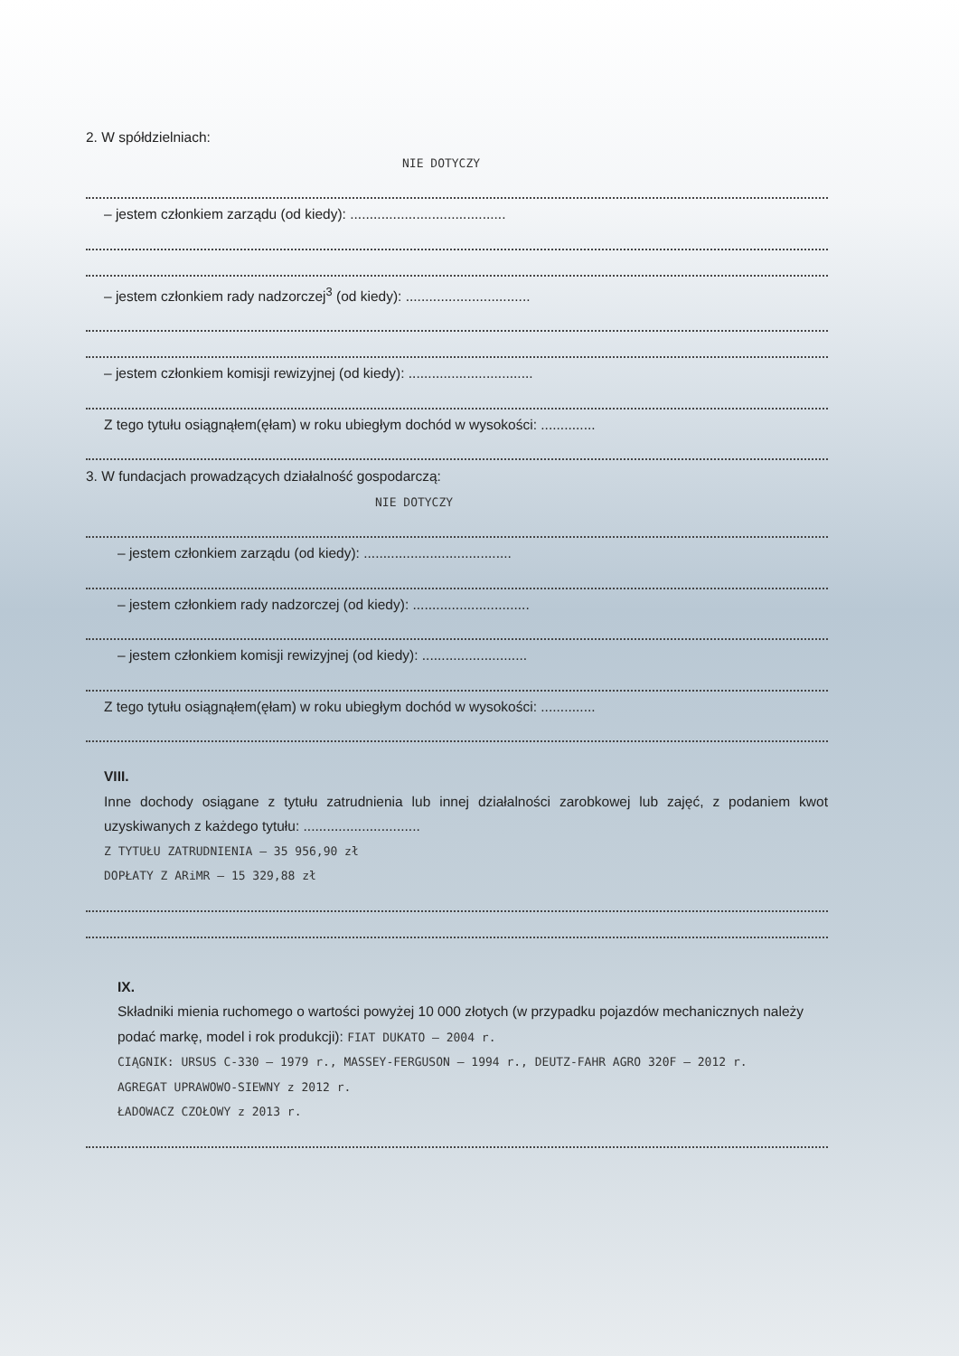2. W spółdzielniach:
NIE DOTYCZY
– jestem członkiem zarządu (od kiedy): ........................................
– jestem członkiem rady nadzorczej<sup>3</sup> (od kiedy): ................................
– jestem członkiem komisji rewizyjnej (od kiedy): ................................
Z tego tytułu osiągnąłem(ęłam) w roku ubiegłym dochód w wysokości: ..............
3. W fundacjach prowadzących działalność gospodarczą:
NIE DOTYCZY
– jestem członkiem zarządu (od kiedy): ......................................
– jestem członkiem rady nadzorczej (od kiedy): ..............................
– jestem członkiem komisji rewizyjnej (od kiedy): ...........................
Z tego tytułu osiągnąłem(ęłam) w roku ubiegłym dochód w wysokości: ..............
VIII.
Inne dochody osiągane z tytułu zatrudnienia lub innej działalności zarobkowej lub zajęć, z podaniem kwot uzyskiwanych z każdego tytułu: ..............................
Z TYTUŁU ZATRUDNIENIA – 35 956,90 zł
DOPŁATY Z ARiMR – 15 329,88 zł
IX.
Składniki mienia ruchomego o wartości powyżej 10 000 złotych (w przypadku pojazdów mechanicznych należy podać markę, model i rok produkcji): FIAT DUKATO – 2004 r.
CIĄGNIK: URSUS C-330 – 1979 r., MASSEY-FERGUSON – 1994 r., DEUTZ-FAHR AGRO 320F – 2012 r.
AGREGAT UPRAWOWO-SIEWNY z 2012 r.
ŁADOWACZ CZOŁOWY z 2013 r.